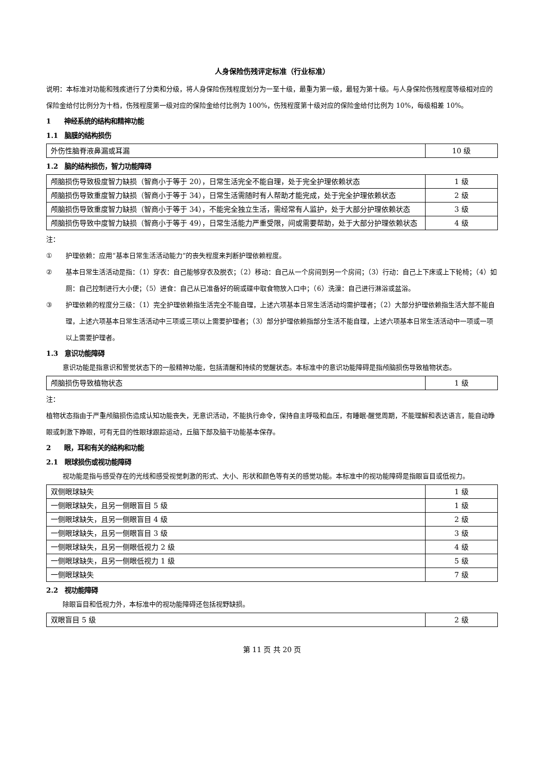人身保险伤残评定标准（行业标准）
说明：本标准对功能和残疾进行了分类和分级，将人身保险伤残程度划分为一至十级，最重为第一级，最轻为第十级。与人身保险伤残程度等级相对应的保险金给付比例分为十档，伤残程度第一级对应的保险金给付比例为 100%，伤残程度第十级对应的保险金给付比例为 10%，每级相差 10%。
1　　神经系统的结构和精神功能
1.1　脑膜的结构损伤
| 外伤性脑脊液鼻漏或耳漏 | 10 级 |
1.2　脑的结构损伤，智力功能障碍
| 颅脑损伤导致极度智力缺损（智商小于等于 20），日常生活完全不能自理，处于完全护理依赖状态 | 1 级 |
| 颅脑损伤导致重度智力缺损（智商小于等于 34），日常生活需随时有人帮助才能完成，处于完全护理依赖状态 | 2 级 |
| 颅脑损伤导致重度智力缺损（智商小于等于 34），不能完全独立生活，需经常有人监护，处于大部分护理依赖状态 | 3 级 |
| 颅脑损伤导致中度智力缺损（智商小于等于 49），日常生活能力严重受限，间或需要帮助，处于大部分护理依赖状态 | 4 级 |
注：
① 护理依赖：应用“基本日常生活活动能力”的丧失程度来判断护理依赖程度。
② 基本日常生活活动是指：（1）穿衣：自己能够穿衣及脱衣；（2）移动：自己从一个房间到另一个房间；（3）行动：自己上下床或上下轮椅；（4）如厕：自己控制进行大小便；（5）进食：自己从已准备好的碗或碟中取食物放入口中；（6）洗澡：自己进行淋浴或盆浴。
③ 护理依赖的程度分三级：（1）完全护理依赖指生活完全不能自理，上述六项基本日常生活活动均需护理者；（2）大部分护理依赖指生活大部不能自理，上述六项基本日常生活活动中三项或三项以上需要护理者；（3）部分护理依赖指部分生活不能自理，上述六项基本日常生活活动中一项或一项以上需要护理者。
1.3　意识功能障碍
意识功能是指意识和警觉状态下的一般精神功能，包括清醒和持续的觉醒状态。本标准中的意识功能障碍是指颅脑损伤导致植物状态。
| 颅脑损伤导致植物状态 | 1 级 |
注：
植物状态指由于严重颅脑损伤造成认知功能丧失，无意识活动，不能执行命令，保持自主呼吸和血压，有睡眠-醒觉周期，不能理解和表达语言，能自动睁眼或刺激下睁眼，可有无目的性眼球跟踪运动，丘脑下部及脑干功能基本保存。
2　　眼，耳和有关的结构和功能
2.1　眼球损伤或视功能障碍
视功能是指与感受存在的光线和感受视觉刺激的形式、大小、形状和颜色等有关的感觉功能。本标准中的视功能障碍是指眼盲目或低视力。
| 双侧眼球缺失 | 1 级 |
| 一侧眼球缺失，且另一侧眼盲目 5 级 | 1 级 |
| 一侧眼球缺失，且另一侧眼盲目 4 级 | 2 级 |
| 一侧眼球缺失，且另一侧眼盲目 3 级 | 3 级 |
| 一侧眼球缺失，且另一侧眼低视力 2 级 | 4 级 |
| 一侧眼球缺失，且另一侧眼低视力 1 级 | 5 级 |
| 一侧眼球缺失 | 7 级 |
2.2　视功能障碍
除眼盲目和低视力外，本标准中的视功能障碍还包括视野缺损。
| 双眼盲目 5 级 | 2 级 |
第 11 页 共 20 页